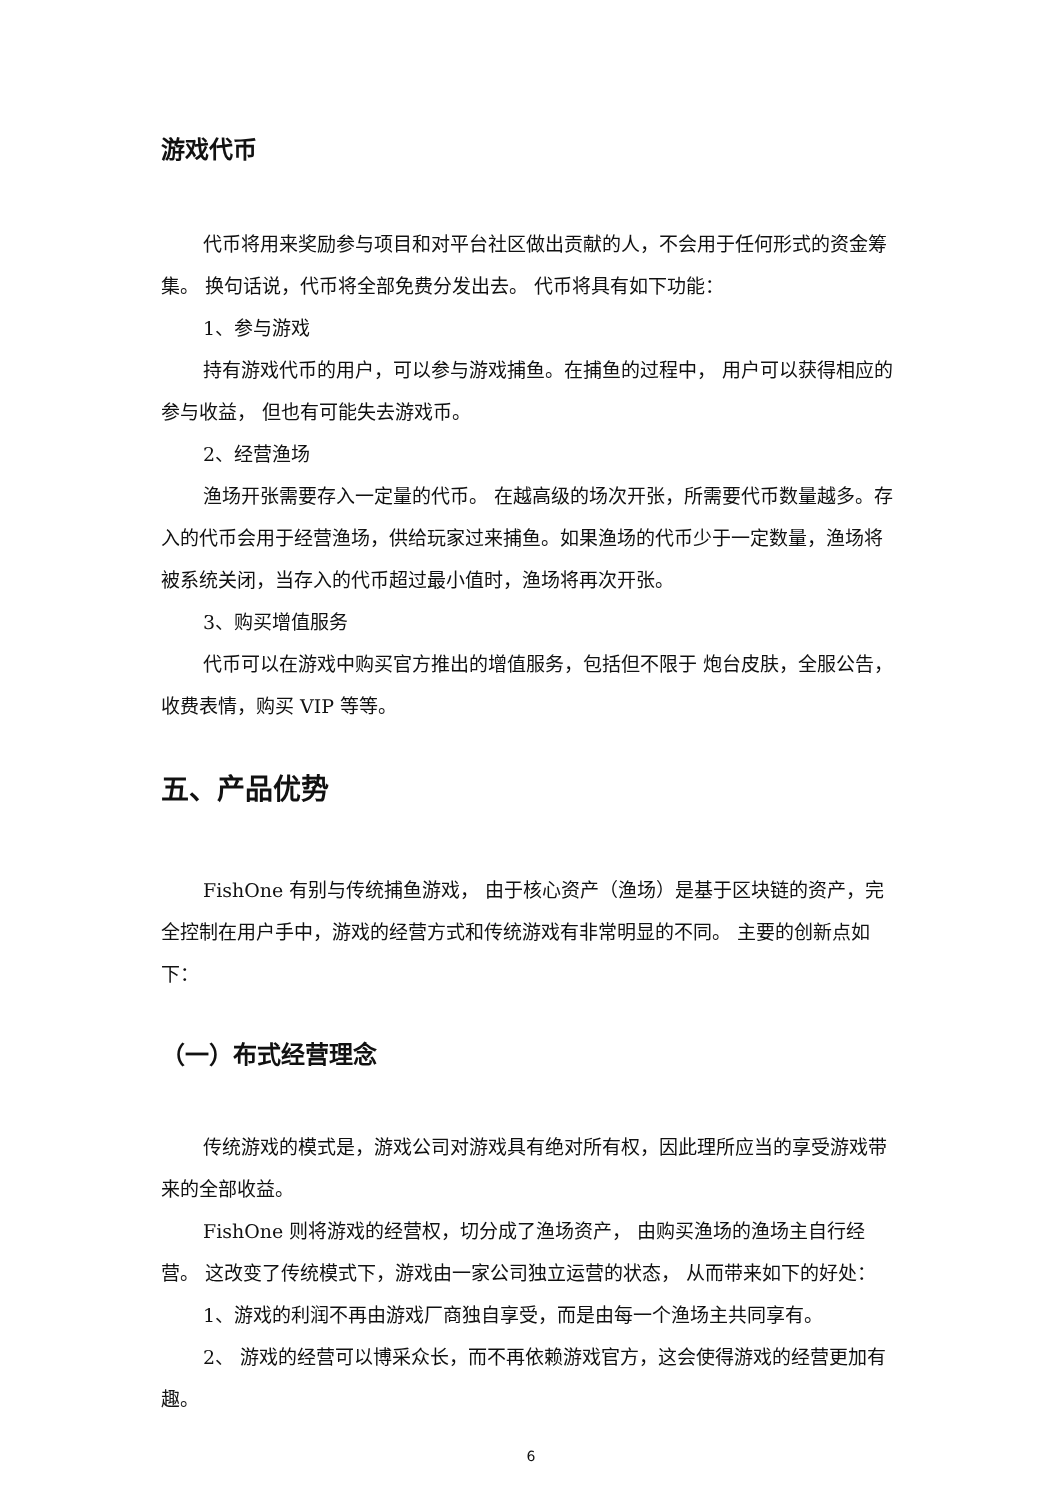游戏代币
代币将用来奖励参与项目和对平台社区做出贡献的人，不会用于任何形式的资金筹集。 换句话说，代币将全部免费分发出去。 代币将具有如下功能：
1、参与游戏
持有游戏代币的用户，可以参与游戏捕鱼。在捕鱼的过程中， 用户可以获得相应的参与收益， 但也有可能失去游戏币。
2、经营渔场
渔场开张需要存入一定量的代币。 在越高级的场次开张，所需要代币数量越多。存入的代币会用于经营渔场，供给玩家过来捕鱼。如果渔场的代币少于一定数量，渔场将被系统关闭，当存入的代币超过最小值时，渔场将再次开张。
3、购买增值服务
代币可以在游戏中购买官方推出的增值服务，包括但不限于 炮台皮肤，全服公告， 收费表情，购买 VIP 等等。
五、产品优势
FishOne 有别与传统捕鱼游戏， 由于核心资产（渔场）是基于区块链的资产，完全控制在用户手中，游戏的经营方式和传统游戏有非常明显的不同。 主要的创新点如下：
（一）布式经营理念
传统游戏的模式是，游戏公司对游戏具有绝对所有权，因此理所应当的享受游戏带来的全部收益。
FishOne 则将游戏的经营权，切分成了渔场资产， 由购买渔场的渔场主自行经营。 这改变了传统模式下，游戏由一家公司独立运营的状态， 从而带来如下的好处：
1、游戏的利润不再由游戏厂商独自享受，而是由每一个渔场主共同享有。
2、 游戏的经营可以博采众长，而不再依赖游戏官方，这会使得游戏的经营更加有趣。
6